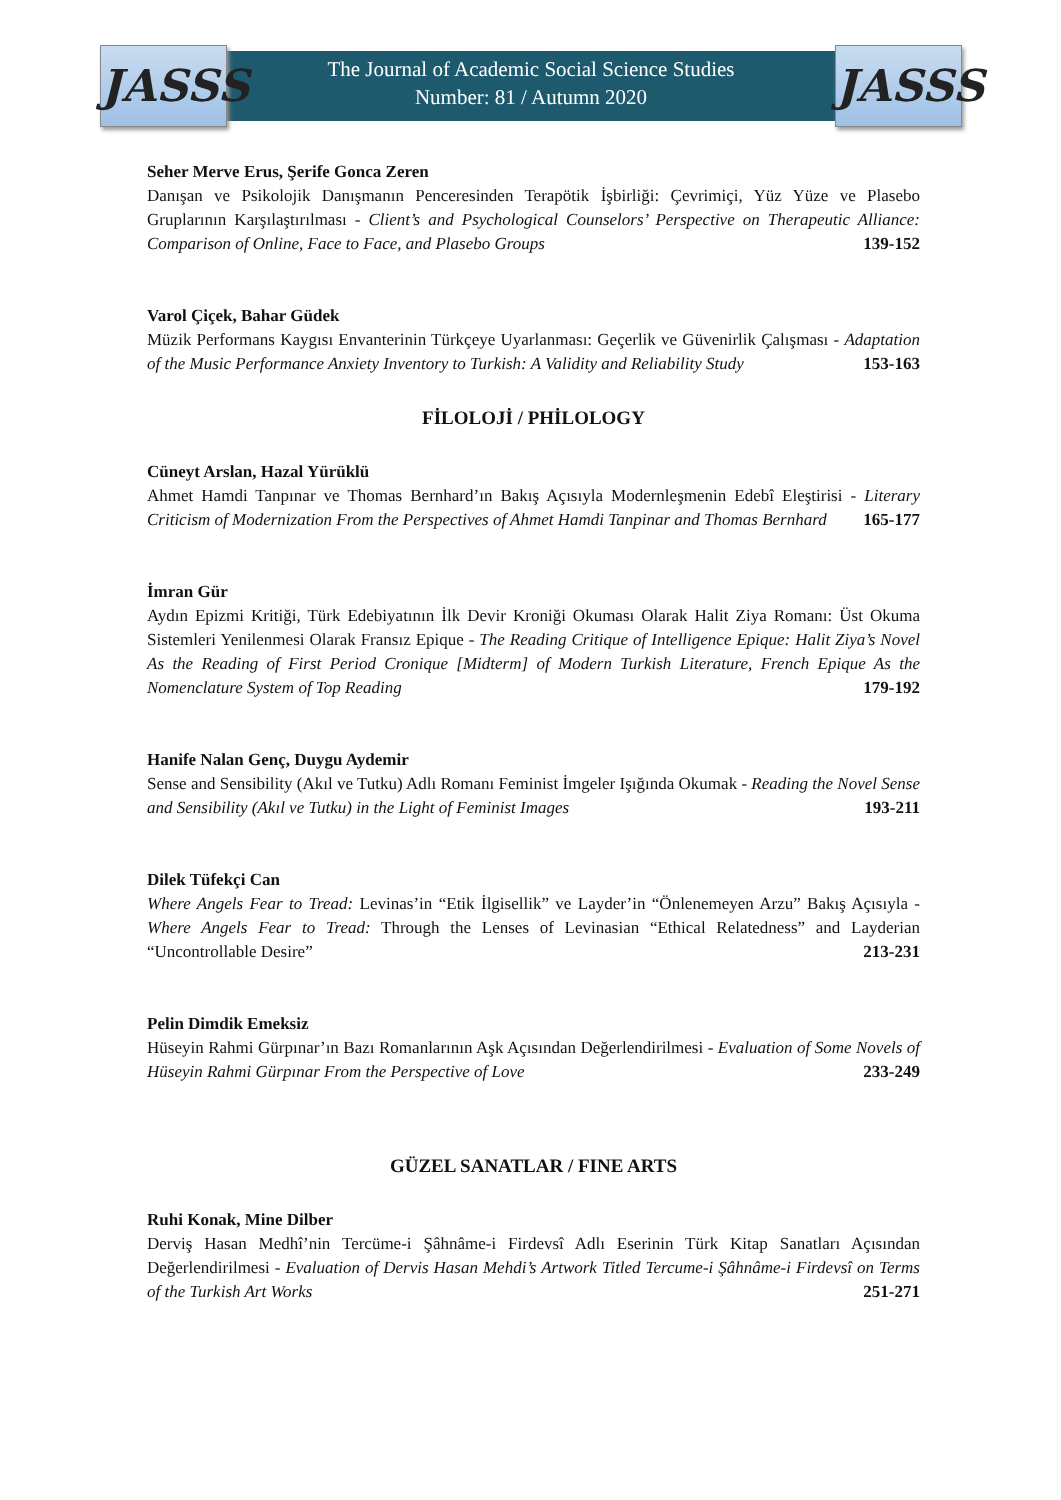JASSS
JASSS
The Journal of Academic Social Science Studies
Number: 81 / Autumn 2020
Seher Merve Erus, Şerife Gonca Zeren
Danışan ve Psikolojik Danışmanın Penceresinden Terapötik İşbirliği: Çevrimiçi, Yüz Yüze ve Plasebo Gruplarının Karşılaştırılması - Client’s and Psychological Counselors’ Perspective on Therapeutic Alliance: Comparison of Online, Face to Face, and Plasebo Groups 139-152
Varol Çiçek, Bahar Güdek
Müzik Performans Kaygısı Envanterinin Türkçeye Uyarlanması: Geçerlik ve Güvenirlik Çalışması - Adaptation of the Music Performance Anxiety Inventory to Turkish: A Validity and Reliability Study 153-163
FİLOLOJİ / PHİLOLOGY
Cüneyt Arslan, Hazal Yürüklü
Ahmet Hamdi Tanpınar ve Thomas Bernhard’ın Bakış Açısıyla Modernleşmenin Edebî Eleştirisi - Literary Criticism of Modernization From the Perspectives of Ahmet Hamdi Tanpinar and Thomas Bernhard 165-177
İmran Gür
Aydın Epizmi Kritiği, Türk Edebiyatının İlk Devir Kroniği Okuması Olarak Halit Ziya Romanı: Üst Okuma Sistemleri Yenilenmesi Olarak Fransız Epique - The Reading Critique of Intelligence Epique: Halit Ziya’s Novel As the Reading of First Period Cronique [Midterm] of Modern Turkish Literature, French Epique As the Nomenclature System of Top Reading 179-192
Hanife Nalan Genç, Duygu Aydemir
Sense and Sensibility (Akıl ve Tutku) Adlı Romanı Feminist İmgeler Işığında Okumak - Reading the Novel Sense and Sensibility (Akıl ve Tutku) in the Light of Feminist Images 193-211
Dilek Tüfekçi Can
Where Angels Fear to Tread: Levinas’in “Etik İlgisellik” ve Layder’in “Önlenemeyen Arzu” Bakış Açısıyla - Where Angels Fear to Tread: Through the Lenses of Levinasian “Ethical Relatedness” and Layderian “Uncontrollable Desire” 213-231
Pelin Dimdik Emeksiz
Hüseyin Rahmi Gürpınar’ın Bazı Romanlarının Aşk Açısından Değerlendirilmesi - Evaluation of Some Novels of Hüseyin Rahmi Gürpınar From the Perspective of Love 233-249
GÜZEL SANATLAR / FINE ARTS
Ruhi Konak, Mine Dilber
Derviş Hasan Medhî’nin Tercüme-i Şâhnâme-i Firdevsî Adlı Eserinin Türk Kitap Sanatları Açısından Değerlendirilmesi - Evaluation of Dervis Hasan Mehdi’s Artwork Titled Tercume-i Şâhnâme-i Firdevsî on Terms of the Turkish Art Works 251-271